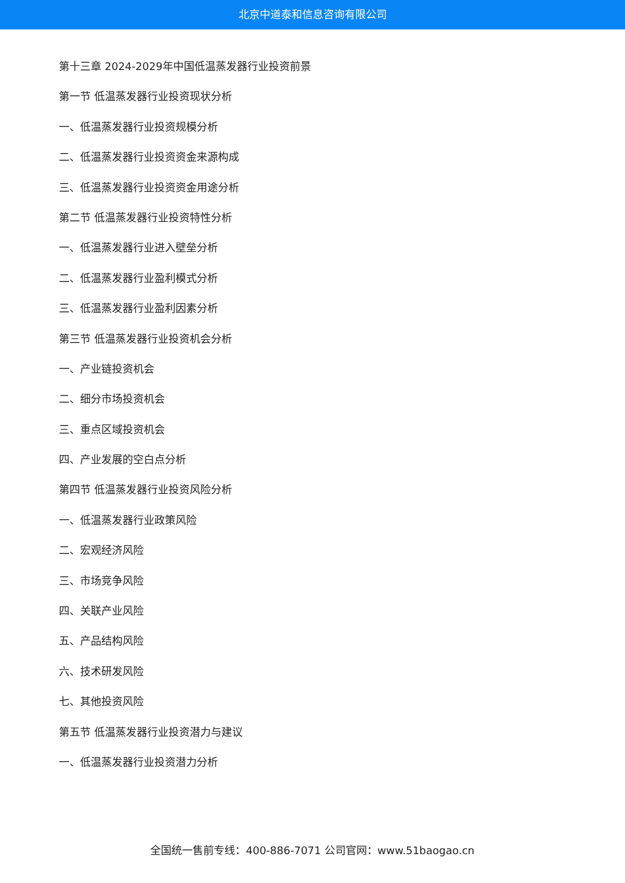北京中道泰和信息咨询有限公司
第十三章 2024-2029年中国低温蒸发器行业投资前景
第一节 低温蒸发器行业投资现状分析
一、低温蒸发器行业投资规模分析
二、低温蒸发器行业投资资金来源构成
三、低温蒸发器行业投资资金用途分析
第二节 低温蒸发器行业投资特性分析
一、低温蒸发器行业进入壁垒分析
二、低温蒸发器行业盈利模式分析
三、低温蒸发器行业盈利因素分析
第三节 低温蒸发器行业投资机会分析
一、产业链投资机会
二、细分市场投资机会
三、重点区域投资机会
四、产业发展的空白点分析
第四节 低温蒸发器行业投资风险分析
一、低温蒸发器行业政策风险
二、宏观经济风险
三、市场竞争风险
四、关联产业风险
五、产品结构风险
六、技术研发风险
七、其他投资风险
第五节 低温蒸发器行业投资潜力与建议
一、低温蒸发器行业投资潜力分析
全国统一售前专线：400-886-7071 公司官网：www.51baogao.cn